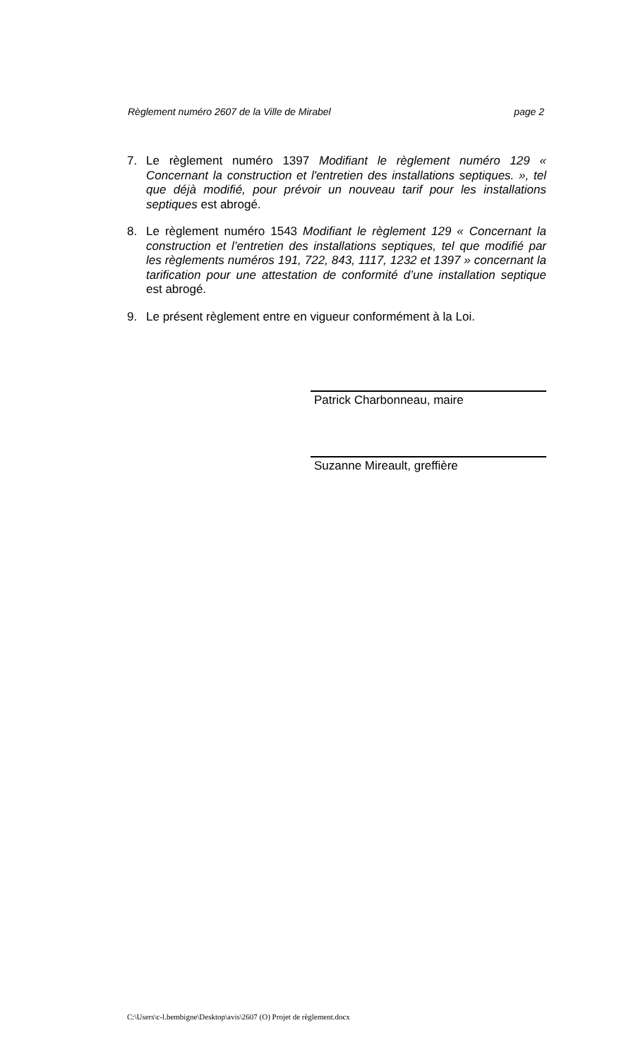Règlement numéro 2607 de la Ville de Mirabel page 2
7. Le règlement numéro 1397 Modifiant le règlement numéro 129 « Concernant la construction et l'entretien des installations septiques. », tel que déjà modifié, pour prévoir un nouveau tarif pour les installations septiques est abrogé.
8. Le règlement numéro 1543 Modifiant le règlement 129 « Concernant la construction et l’entretien des installations septiques, tel que modifié par les règlements numéros 191, 722, 843, 1117, 1232 et 1397 » concernant la tarification pour une attestation de conformité d’une installation septique est abrogé.
9. Le présent règlement entre en vigueur conformément à la Loi.
Patrick Charbonneau, maire
Suzanne Mireault, greffière
C:\Users\c-l.bembigne\Desktop\avis\2607 (O) Projet de règlement.docx